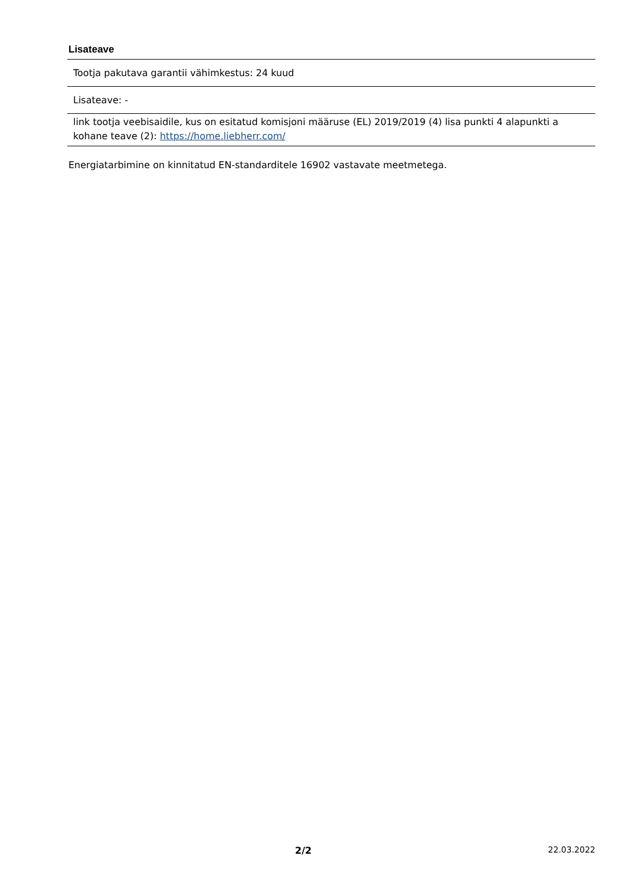Lisateave
| Tootja pakutava garantii vähimkestus: 24 kuud |
| Lisateave: - |
| link tootja veebisaidile, kus on esitatud komisjoni määruse (EL) 2019/2019 (4) lisa punkti 4 alapunkti a kohane teave (2): https://home.liebherr.com/ |
Energiatarbimine on kinnitatud EN-standarditele 16902 vastavate meetmetega.
2/2 22.03.2022